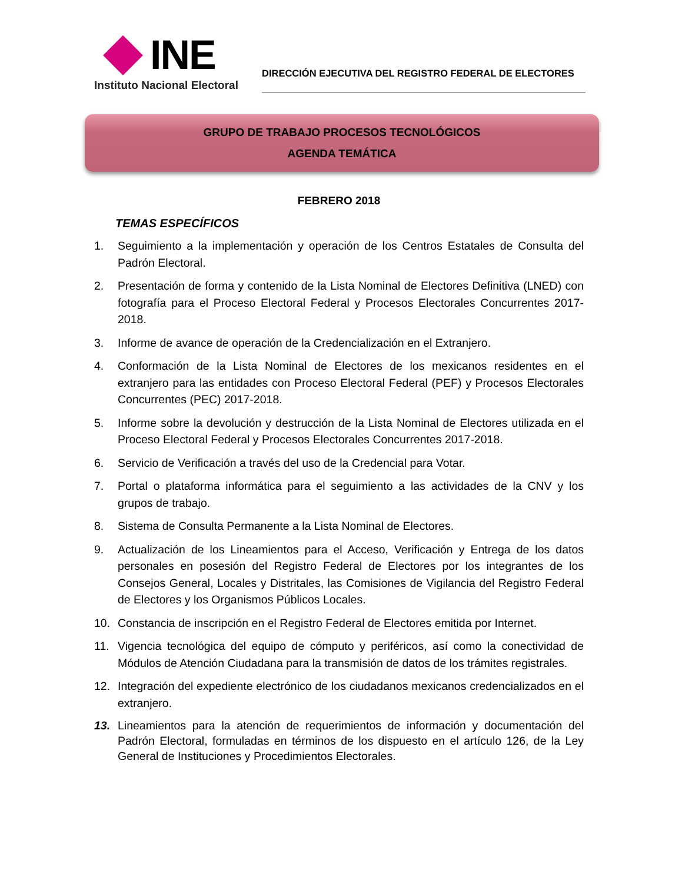INE
Instituto Nacional Electoral
DIRECCIÓN EJECUTIVA DEL REGISTRO FEDERAL DE ELECTORES
GRUPO DE TRABAJO PROCESOS TECNOLÓGICOS
AGENDA TEMÁTICA
FEBRERO 2018
TEMAS ESPECÍFICOS
1. Seguimiento a la implementación y operación de los Centros Estatales de Consulta del Padrón Electoral.
2. Presentación de forma y contenido de la Lista Nominal de Electores Definitiva (LNED) con fotografía para el Proceso Electoral Federal y Procesos Electorales Concurrentes 2017-2018.
3. Informe de avance de operación de la Credencialización en el Extranjero.
4. Conformación de la Lista Nominal de Electores de los mexicanos residentes en el extranjero para las entidades con Proceso Electoral Federal (PEF) y Procesos Electorales Concurrentes (PEC) 2017-2018.
5. Informe sobre la devolución y destrucción de la Lista Nominal de Electores utilizada en el Proceso Electoral Federal y Procesos Electorales Concurrentes 2017-2018.
6. Servicio de Verificación a través del uso de la Credencial para Votar.
7. Portal o plataforma informática para el seguimiento a las actividades de la CNV y los grupos de trabajo.
8. Sistema de Consulta Permanente a la Lista Nominal de Electores.
9. Actualización de los Lineamientos para el Acceso, Verificación y Entrega de los datos personales en posesión del Registro Federal de Electores por los integrantes de los Consejos General, Locales y Distritales, las Comisiones de Vigilancia del Registro Federal de Electores y los Organismos Públicos Locales.
10. Constancia de inscripción en el Registro Federal de Electores emitida por Internet.
11. Vigencia tecnológica del equipo de cómputo y periféricos, así como la conectividad de Módulos de Atención Ciudadana para la transmisión de datos de los trámites registrales.
12. Integración del expediente electrónico de los ciudadanos mexicanos credencializados en el extranjero.
13. Lineamientos para la atención de requerimientos de información y documentación del Padrón Electoral, formuladas en términos de los dispuesto en el artículo 126, de la Ley General de Instituciones y Procedimientos Electorales.